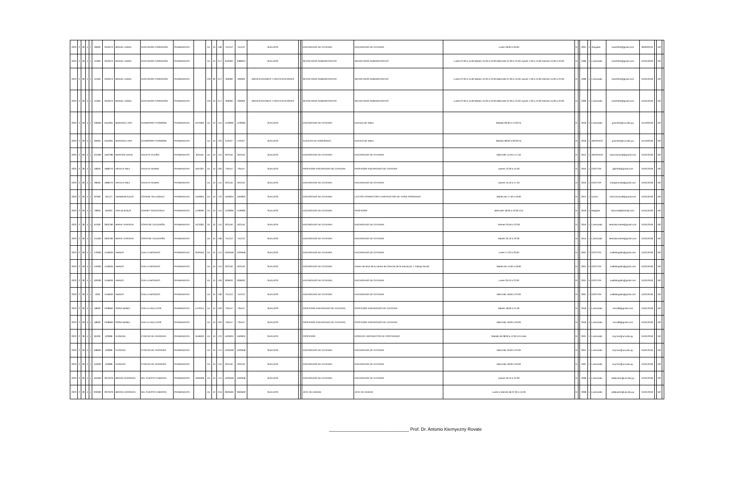| 2023 | 2 | 28 | 4 | 1 | 36000 | 2343573 | MIGUEL ANGEL | CENTURION FORNERON | PERMANENTE | | 111 | 10 | L08 | 751212 | 751212 | SUELDOS | | | ENCARGADO DE CATEDRA | ENCARGADO DE CATEDRA | Lunes 18:00 a 20:00 | N | | 2001 | 4 | Abogado | macf2552@gmail.com | 06/03/2019 | | NO | |
| 2023 | 2 | 28 | 4 | 1 | 51000 | 2343573 | MIGUEL ANGEL | CENTURION FORNERON | PERMANENTE | | 111 | 10 | E17 | 2550307 | 2289324 | SUELDOS | | | SECRETARIO ADMINISTRATIVO | SECRETARIO ADMINISTRATIVO | Lunes 07:00 a 15:00 Martes 15:30 a 22:00 Miércoles 07:00 a 15:30 Jueves 7:00 a 15:00 Viernes 15:00 a 22:00 | N | | 1999 | 1 | Licenciado | macf2552@gmail.com | 01/01/2018 | | NO | |
| 2023 | 2 | 28 | 4 | 1 | 51000 | 2343573 | MIGUEL ANGEL | CENTURION FORNERON | PERMANENTE | | 133 | 30 | E17 | 200000 | 200000 | BONIFICACIONES Y GRATIFICACIONES | | | SECRETARIO ADMINISTRATIVO | SECRETARIO ADMINISTRATIVO | Lunes 07:00 a 15:00 Martes 15:30 a 22:00 Miércoles 07:00 a 15:30 Jueves 7:00 a 15:00 Viernes 15:00 a 22:00 | N | | 1999 | 1 | Licenciado | macf2552@gmail.com | 01/01/2018 | | NO | |
| 2023 | 2 | 28 | 4 | 1 | 51000 | 2343573 | MIGUEL ANGEL | CENTURION FORNERON | PERMANENTE | | 133 | 10 | E17 | 200000 | 200000 | BONIFICACIONES Y GRATIFICACIONES | | | SECRETARIO ADMINISTRATIVO | SECRETARIO ADMINISTRATIVO | Lunes 07:00 a 15:00 Martes 15:30 a 22:00 Miércoles 07:00 a 15:30 Jueves 7:00 a 15:00 Viernes 15:00 a 22:00 | N | | 1999 | 1 | Licenciado | macf2552@gmail.com | 01/01/2018 | | NO | |
| 2023 | 2 | 28 | 4 | 1 | 130000 | 5454931 | MARIANA LARA | CHAMORRO THOMSOM | PERMANENTE | 1673363 | 111 | 10 | L16 | 1129936 | 1129936 | SUELDOS | | | ENCARGADO DE CATEDRA | Directora de Teatro | Sabado 09:30 a 12:00 hs. | N | | 2018 | 1 | Licenciado | gcaceres@uni.edu.py | 01/10/2018 | | NO | |
| 2023 | 2 | 28 | 4 | 1 | 60000 | 5454931 | MARIANA LARA | CHAMORRO THOMSOM | PERMANENTE | | 111 | 10 | L03 | 543427 | 543427 | SUELDOS | | | AUXILIAR DE ENSEÑANZA | Directora de Teatro | Sábado 08:00 a 09:30 hs. | N | | 2018 | 1 | ABOGADO | gcaceres@uni.edu.py | 01/10/2018 | | NO | |
| 2023 | 2 | 28 | 4 | 1 | 101000 | 1562786 | MARCOS DAVID | CHUDYK OLEÑIK | PERMANENTE | 922150 | 111 | 10 | L10 | 922150 | 922150 | SUELDOS | | | ENCARGADO DE CATEDRA | ENCARGADO DE CATEDRA | Miércoles 15:40 a 17:40 | N | | 2012 | 1 | ABOGADO | marcoschuole@gmail.com | 01/01/2018 | | NO | |
| 2023 | 2 | 28 | 4 | 1 | 48000 | 1686270 | NATALIA INEZ | CHUDYK RUMAK | PERMANENTE | 1657307 | 111 | 10 | U20 | 735157 | 735157 | SUELDOS | | | PROFESOR ENCARGADO DE CATEDRA | PROFESOR ENCARGADO DE CATEDRA | Jueves 13:30 a 15:30 | N | | 2016 | 1 | DOCTOR | gla2405@gmail.com | 01/01/2018 | | NO | |
| 2023 | 2 | 28 | 4 | 1 | 39000 | 1686270 | NATALIA INEZ | CHUDYK RUMAK | PERMANENTE | | 111 | 10 | L10 | 922150 | 922150 | SUELDOS | | | ENCARGADO DE CATEDRA | ENCARGADO DE CATEDRA | Jueves 15:40 a 17:40 | N | | 2016 | 1 | DOCTOR | chudykrumak@gmail.com | 01/01/2018 | | NO | |
| 2023 | 2 | 28 | 4 | 1 | 87000 | 761477 | HERMENEGILDO | COHENE VELAZQUEZ | PERMANENTE | 1503925 | 111 | 10 | L23 | 1503925 | 1503925 | SUELDOS | | | ENCARGADO DE CATEDRA | LECTOR CORRECTOR E INSTRUCTOR DE TESIS POSGRADO | Martes de 17:40 a 19:00 | N | | 2012 | 1 | Doctor | marcoschuole@gmail.com | 01/01/2018 | | NO | |
| 2023 | 2 | 28 | 4 | 1 | 78000 | 494924 | ANA DEJESUS | CORNET SANTACRUZ | PERMANENTE | 1129936 | 111 | 10 | L16 | 1129936 | 1129936 | SUELDOS | | | ENCARGADO DE CATEDRA | PROFESOR | Miércoles 18:00 a 22:00 c/15 | N | | 2018 | 1 | Magister | adcornet@hotmail.com | 01/01/2018 | | NO | |
| 2023 | 2 | 28 | 4 | 1 | 67000 | 2003760 | MARIA TERESITA | CORTESE CALDERÓN | PERMANENTE | 1673362 | 111 | 10 | L10 | 922150 | 922150 | SUELDOS | | | ENCARGADO DE CATEDRA | ENCARGADO DE CATEDRA | Viernes 20:50 a 22:00 | N | | 2016 | 1 | Licenciado | teresitacortese@gmail.com | 01/01/2018 | | NO | |
| 2023 | 2 | 28 | 4 | 1 | 141000 | 2003760 | MARIA TERESITA | CORTESE CALDERÓN | PERMANENTE | | 111 | 10 | L08 | 751212 | 751212 | SUELDOS | | | ENCARGADO DE CATEDRA | ENCARGADO DE CATEDRA | Martes 20:10 a 22:00 | N | | 2015 | 1 | Licenciado | teresitacortese@gmail.com | 01/01/2018 | | NO | |
| 2023 | 2 | 28 | 4 | 1 | 173000 | 1156626 | AMADO | CUELLA BOGADO | PERMANENTE | 3520553 | 111 | 10 | L13 | 1020558 | 1020558 | SUELDOS | | | ENCARGADO DE CATEDRA | ENCARGADO DE CATEDRA | Lunes 17:20 a 20:00 | N | | 2001 | 1 | DOCTOR | cuellabogado@gmail.com | 01/01/2018 | | NO | |
| 2023 | 2 | 28 | 4 | 1 | 142000 | 1156626 | AMADO | CUELLA BOGADO | PERMANENTE | | 111 | 10 | L10 | 922150 | 922150 | SUELDOS | | | ENCARGADO DE CATEDRA | Asesor de tesis de la carrera de Ciencias de la Educación Y Trabajo Social | Martes de 14:00 a 18:00 | N | | 2001 | 5 | DOCTOR | cuellabogado@gmail.com | 01/01/2018 | | NO | |
| 2023 | 2 | 28 | 4 | 1 | 192000 | 1156626 | AMADO | CUELLA BOGADO | PERMANENTE | | 111 | 10 | L09 | 826633 | 826633 | SUELDOS | | | ENCARGADO DE CATEDRA | ENCARGADO DE CATEDRA | Lunes 20:10 a 22:00 | N | | 2001 | 5 | DOCTOR | cuellabogado@gmail.com | 01/01/2018 | | NO | |
| 2023 | 2 | 28 | 4 | 1 | 1000 | 1156626 | AMADO | CUELLA BOGADO | PERMANENTE | | 111 | 10 | L08 | 751212 | 751212 | SUELDOS | | | ENCARGADO DE CATEDRA | ENCARGADO DE CATEDRA | Miércoles 18:00 a 22:00 | N | | 2001 | 1 | DOCTOR | cuellabogado@gmail.com | 01/01/2018 | | NO | |
| 2023 | 2 | 28 | 4 | 1 | 48000 | 2458950 | SONIA MABEL | CUELLA VALLEJOS | PERMANENTE | 1470314 | 111 | 10 | U20 | 735157 | 735157 | SUELDOS | | | PROFESOR ENCARGADO DE CATEDRA | PROFESOR ENCARGADO DE CATEDRA | Martes 18:00 a 21:30 | N | | 2018 | 1 | Licenciado | smcv86@gmail.com | 01/01/2018 | | NO | |
| 2023 | 2 | 28 | 4 | 1 | 48000 | 2458950 | SONIA MABEL | CUELLA VALLEJOS | PERMANENTE | | 111 | 10 | U20 | 735157 | 735157 | SUELDOS | | | PROFESOR ENCARGADO DE CATEDRA | PROFESOR ENCARGADO DE CATEDRA | Miércoles 18:00 a 20:00 | N | | 2018 | 4 | Licenciado | smcv86@gmail.com | 01/01/2018 | | NO | |
| 2023 | 2 | 28 | 4 | 1 | 81000 | 420996 | EUGENIA | CYNCAR DE FERREIRA | PERMANENTE | 3446633 | 111 | 10 | L23 | 1503925 | 1503925 | SUELDOS | | | PROFESOR | DOCENTE INSTRUCTOR DE POSTGRADO | Sabado de 08:00 a 12:00 c/15 días | N | | 2001 | 1 | Licenciado | ecyncar@uni.edu.py | 01/01/2018 | | NO | |
| 2023 | 2 | 28 | 4 | 1 | 168000 | 420996 | EUGENIA | CYNCAR DE FERREIRA | PERMANENTE | | 111 | 10 | L13 | 1020558 | 1020558 | SUELDOS | | | ENCARGADO DE CATEDRA | ENCARGADO DE CATEDRA | Miercoles 20:00 a 22:00 | N | | 2001 | 1 | Licenciado | ecyncar@uni.edu.py | 01/01/2018 | | NO | |
| 2023 | 2 | 28 | 4 | 1 | 110000 | 420996 | EUGENIA | CYNCAR DE FERREIRA | PERMANENTE | | 111 | 10 | L10 | 922150 | 922150 | SUELDOS | | | ENCARGADO DE CATEDRA | ENCARGADO DE CATEDRA | Miercoles 18:00 a 20:00 | N | | 1997 | 1 | Licenciado | ecyncar@uni.edu.py | 01/01/2018 | | NO | |
| 2023 | 2 | 28 | 4 | 1 | 164000 | 2973379 | MIRIAN VERONICA | DEL PUERTO CABRERA | PERMANENTE | 4294058 | 111 | 10 | L13 | 1020558 | 1020558 | SUELDOS | | | ENCARGADO DE CATEDRA | ENCARGADO DE CATEDRA | Jueves 20:10 a 22:00 | N | | 2008 | 1 | Licenciado | vdelpuerto@uni.edu.py | 01/01/2018 | | NO | |
| 2023 | 2 | 28 | 4 | 1 | 202000 | 2973379 | MIRIAN VERONICA | DEL PUERTO CABRERA | PERMANENTE | | 111 | 10 | F16 | 2603500 | 2603500 | SUELDOS | | | JEFE DE UNIDAD | JEFE DE UNIDAD | Lunes a Viernes de 07:30 a 15:30 | N | | 2008 | 1 | Licenciado | vdelpuerto@uni.edu.py | 01/01/2018 | | NO | |
________________________________ Prof. Dr. Antonio Kiernyezny Rovate